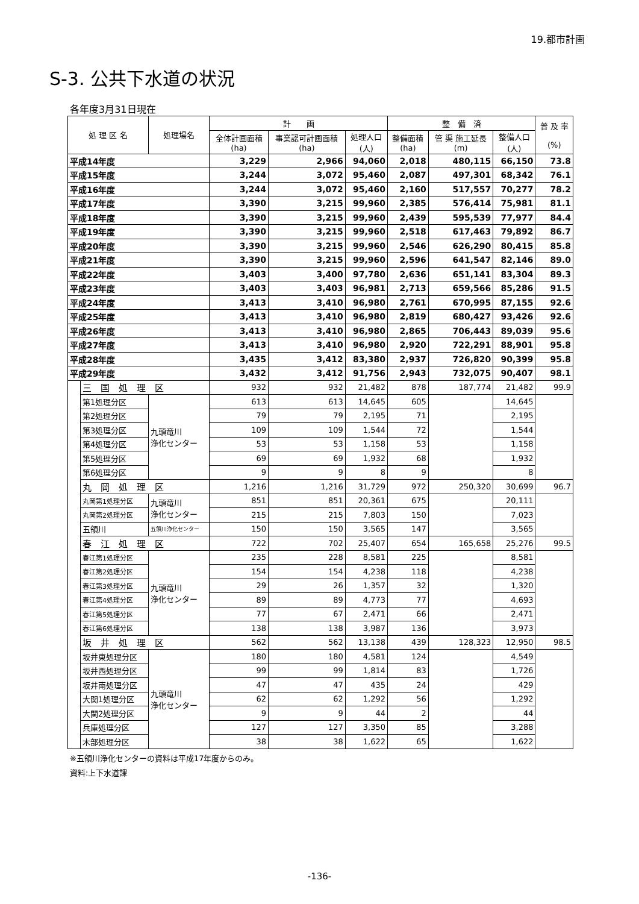19.都市計画
S-3. 公共下水道の状況
各年度3月31日現在
| 処 理 区 名 | | 処理場名 | 計 画 | | | 整 備 済 | | | 普 及 率 (%) |
| --- | --- | --- | --- | --- | --- | --- | --- | --- | --- |
| | | | 全体計画面積 (ha) | 事業認可計画面積 (ha) | 処理人口 (人) | 整備面積 (ha) | 管 渠 施工延長 (m) | 整備人口 (人) | |
| 平成14年度 | | | 3,229 | 2,966 | 94,060 | 2,018 | 480,115 | 66,150 | 73.8 |
| 平成15年度 | | | 3,244 | 3,072 | 95,460 | 2,087 | 497,301 | 68,342 | 76.1 |
| 平成16年度 | | | 3,244 | 3,072 | 95,460 | 2,160 | 517,557 | 70,277 | 78.2 |
| 平成17年度 | | | 3,390 | 3,215 | 99,960 | 2,385 | 576,414 | 75,981 | 81.1 |
| 平成18年度 | | | 3,390 | 3,215 | 99,960 | 2,439 | 595,539 | 77,977 | 84.4 |
| 平成19年度 | | | 3,390 | 3,215 | 99,960 | 2,518 | 617,463 | 79,892 | 86.7 |
| 平成20年度 | | | 3,390 | 3,215 | 99,960 | 2,546 | 626,290 | 80,415 | 85.8 |
| 平成21年度 | | | 3,390 | 3,215 | 99,960 | 2,596 | 641,547 | 82,146 | 89.0 |
| 平成22年度 | | | 3,403 | 3,400 | 97,780 | 2,636 | 651,141 | 83,304 | 89.3 |
| 平成23年度 | | | 3,403 | 3,403 | 96,981 | 2,713 | 659,566 | 85,286 | 91.5 |
| 平成24年度 | | | 3,413 | 3,410 | 96,980 | 2,761 | 670,995 | 87,155 | 92.6 |
| 平成25年度 | | | 3,413 | 3,410 | 96,980 | 2,819 | 680,427 | 93,426 | 92.6 |
| 平成26年度 | | | 3,413 | 3,410 | 96,980 | 2,865 | 706,443 | 89,039 | 95.6 |
| 平成27年度 | | | 3,413 | 3,410 | 96,980 | 2,920 | 722,291 | 88,901 | 95.8 |
| 平成28年度 | | | 3,435 | 3,412 | 83,380 | 2,937 | 726,820 | 90,399 | 95.8 |
| 平成29年度 | | | 3,432 | 3,412 | 91,756 | 2,943 | 732,075 | 90,407 | 98.1 |
| | 三 国 処 理 区 | | 932 | 932 | 21,482 | 878 | 187,774 | 21,482 | 99.9 |
| | 第1処理分区 | 九頭竜川 浄化センター | 613 | 613 | 14,645 | 605 | | 14,645 | |
| | 第2処理分区 | | 79 | 79 | 2,195 | 71 | | 2,195 | |
| | 第3処理分区 | | 109 | 109 | 1,544 | 72 | | 1,544 | |
| | 第4処理分区 | | 53 | 53 | 1,158 | 53 | | 1,158 | |
| | 第5処理分区 | | 69 | 69 | 1,932 | 68 | | 1,932 | |
| | 第6処理分区 | | 9 | 9 | 8 | 9 | | 8 | |
| | 丸 岡 処 理 区 | | 1,216 | 1,216 | 31,729 | 972 | 250,320 | 30,699 | 96.7 |
| | 丸岡第1処理分区 | 九頭竜川 浄化センター | 851 | 851 | 20,361 | 675 | | 20,111 | |
| | 丸岡第2処理分区 | | 215 | 215 | 7,803 | 150 | | 7,023 | |
| | 五領川 | 五領川浄化センター | 150 | 150 | 3,565 | 147 | | 3,565 | |
| | 春 江 処 理 区 | | 722 | 702 | 25,407 | 654 | 165,658 | 25,276 | 99.5 |
| | 春江第1処理分区 | 九頭竜川 浄化センター | 235 | 228 | 8,581 | 225 | | 8,581 | |
| | 春江第2処理分区 | | 154 | 154 | 4,238 | 118 | | 4,238 | |
| | 春江第3処理分区 | | 29 | 26 | 1,357 | 32 | | 1,320 | |
| | 春江第4処理分区 | | 89 | 89 | 4,773 | 77 | | 4,693 | |
| | 春江第5処理分区 | | 77 | 67 | 2,471 | 66 | | 2,471 | |
| | 春江第6処理分区 | | 138 | 138 | 3,987 | 136 | | 3,973 | |
| | 坂 井 処 理 区 | | 562 | 562 | 13,138 | 439 | 128,323 | 12,950 | 98.5 |
| | 坂井東処理分区 | 九頭竜川 浄化センター | 180 | 180 | 4,581 | 124 | | 4,549 | |
| | 坂井西処理分区 | | 99 | 99 | 1,814 | 83 | | 1,726 | |
| | 坂井南処理分区 | | 47 | 47 | 435 | 24 | | 429 | |
| | 大関1処理分区 | | 62 | 62 | 1,292 | 56 | | 1,292 | |
| | 大関2処理分区 | | 9 | 9 | 44 | 2 | | 44 | |
| | 兵庫処理分区 | | 127 | 127 | 3,350 | 85 | | 3,288 | |
| | 木部処理分区 | | 38 | 38 | 1,622 | 65 | | 1,622 | |
※五領川浄化センターの資料は平成17年度からのみ。
資料:上下水道課
-136-